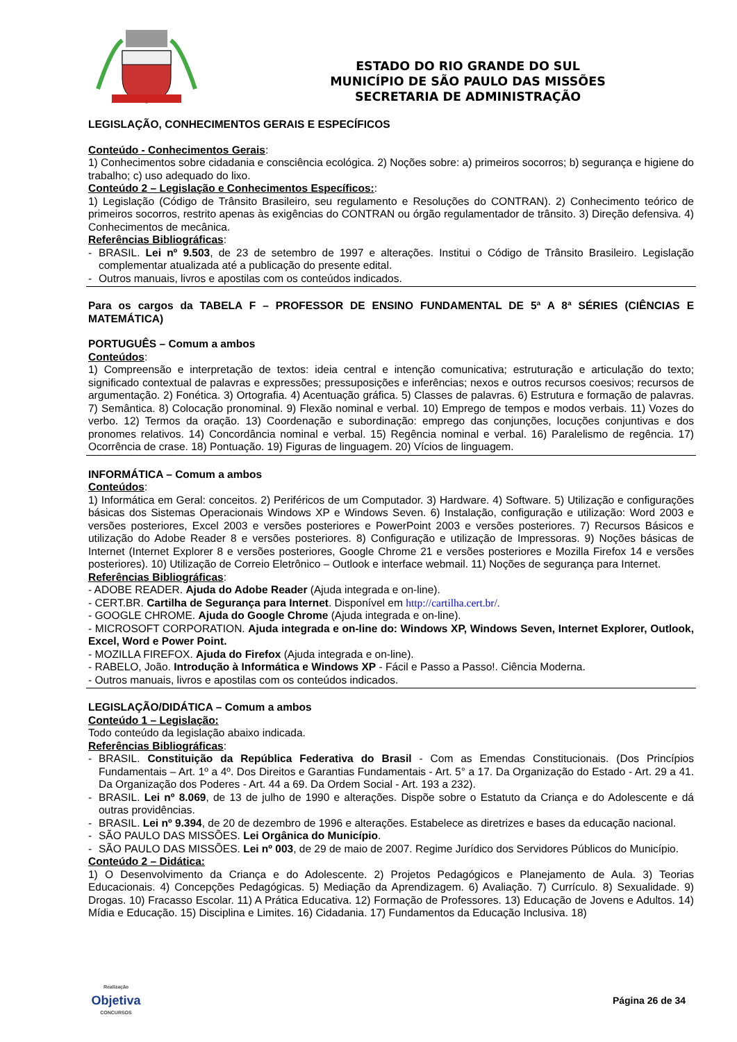ESTADO DO RIO GRANDE DO SUL
MUNICÍPIO DE SÃO PAULO DAS MISSÕES
SECRETARIA DE ADMINISTRAÇÃO
LEGISLAÇÃO, CONHECIMENTOS GERAIS E ESPECÍFICOS
Conteúdo - Conhecimentos Gerais:
1) Conhecimentos sobre cidadania e consciência ecológica. 2) Noções sobre: a) primeiros socorros; b) segurança e higiene do trabalho; c) uso adequado do lixo.
Conteúdo 2 – Legislação e Conhecimentos Específicos::
1) Legislação (Código de Trânsito Brasileiro, seu regulamento e Resoluções do CONTRAN). 2) Conhecimento teórico de primeiros socorros, restrito apenas às exigências do CONTRAN ou órgão regulamentador de trânsito. 3) Direção defensiva. 4) Conhecimentos de mecânica.
Referências Bibliográficas:
- BRASIL. Lei nº 9.503, de 23 de setembro de 1997 e alterações. Institui o Código de Trânsito Brasileiro. Legislação complementar atualizada até a publicação do presente edital.
- Outros manuais, livros e apostilas com os conteúdos indicados.
Para os cargos da TABELA F – PROFESSOR DE ENSINO FUNDAMENTAL DE 5ª A 8ª SÉRIES (CIÊNCIAS E MATEMÁTICA)
PORTUGUÊS – Comum a ambos
Conteúdos:
1) Compreensão e interpretação de textos: ideia central e intenção comunicativa; estruturação e articulação do texto; significado contextual de palavras e expressões; pressuposições e inferências; nexos e outros recursos coesivos; recursos de argumentação. 2) Fonética. 3) Ortografia. 4) Acentuação gráfica. 5) Classes de palavras. 6) Estrutura e formação de palavras. 7) Semântica. 8) Colocação pronominal. 9) Flexão nominal e verbal. 10) Emprego de tempos e modos verbais. 11) Vozes do verbo. 12) Termos da oração. 13) Coordenação e subordinação: emprego das conjunções, locuções conjuntivas e dos pronomes relativos. 14) Concordância nominal e verbal. 15) Regência nominal e verbal. 16) Paralelismo de regência. 17) Ocorrência de crase. 18) Pontuação. 19) Figuras de linguagem. 20) Vícios de linguagem.
INFORMÁTICA – Comum a ambos
Conteúdos:
1) Informática em Geral: conceitos. 2) Periféricos de um Computador. 3) Hardware. 4) Software. 5) Utilização e configurações básicas dos Sistemas Operacionais Windows XP e Windows Seven. 6) Instalação, configuração e utilização: Word 2003 e versões posteriores, Excel 2003 e versões posteriores e PowerPoint 2003 e versões posteriores. 7) Recursos Básicos e utilização do Adobe Reader 8 e versões posteriores. 8) Configuração e utilização de Impressoras. 9) Noções básicas de Internet (Internet Explorer 8 e versões posteriores, Google Chrome 21 e versões posteriores e Mozilla Firefox 14 e versões posteriores). 10) Utilização de Correio Eletrônico – Outlook e interface webmail. 11) Noções de segurança para Internet.
Referências Bibliográficas:
- ADOBE READER. Ajuda do Adobe Reader (Ajuda integrada e on-line).
- CERT.BR. Cartilha de Segurança para Internet. Disponível em http://cartilha.cert.br/.
- GOOGLE CHROME. Ajuda do Google Chrome (Ajuda integrada e on-line).
- MICROSOFT CORPORATION. Ajuda integrada e on-line do: Windows XP, Windows Seven, Internet Explorer, Outlook, Excel, Word e Power Point.
- MOZILLA FIREFOX. Ajuda do Firefox (Ajuda integrada e on-line).
- RABELO, João. Introdução à Informática e Windows XP - Fácil e Passo a Passo!. Ciência Moderna.
- Outros manuais, livros e apostilas com os conteúdos indicados.
LEGISLAÇÃO/DIDÁTICA – Comum a ambos
Conteúdo 1 – Legislação:
Todo conteúdo da legislação abaixo indicada.
Referências Bibliográficas:
- BRASIL. Constituição da República Federativa do Brasil - Com as Emendas Constitucionais. (Dos Princípios Fundamentais – Art. 1º a 4º. Dos Direitos e Garantias Fundamentais - Art. 5° a 17. Da Organização do Estado - Art. 29 a 41. Da Organização dos Poderes - Art. 44 a 69. Da Ordem Social - Art. 193 a 232).
- BRASIL. Lei nº 8.069, de 13 de julho de 1990 e alterações. Dispõe sobre o Estatuto da Criança e do Adolescente e dá outras providências.
- BRASIL. Lei nº 9.394, de 20 de dezembro de 1996 e alterações. Estabelece as diretrizes e bases da educação nacional.
- SÃO PAULO DAS MISSÕES. Lei Orgânica do Município.
- SÃO PAULO DAS MISSÕES. Lei nº 003, de 29 de maio de 2007. Regime Jurídico dos Servidores Públicos do Município.
Conteúdo 2 – Didática:
1) O Desenvolvimento da Criança e do Adolescente. 2) Projetos Pedagógicos e Planejamento de Aula. 3) Teorias Educacionais. 4) Concepções Pedagógicas. 5) Mediação da Aprendizagem. 6) Avaliação. 7) Currículo. 8) Sexualidade. 9) Drogas. 10) Fracasso Escolar. 11) A Prática Educativa. 12) Formação de Professores. 13) Educação de Jovens e Adultos. 14) Mídia e Educação. 15) Disciplina e Limites. 16) Cidadania. 17) Fundamentos da Educação Inclusiva. 18)
Realização
Objetiva
CONCURSOS
Página 26 de 34